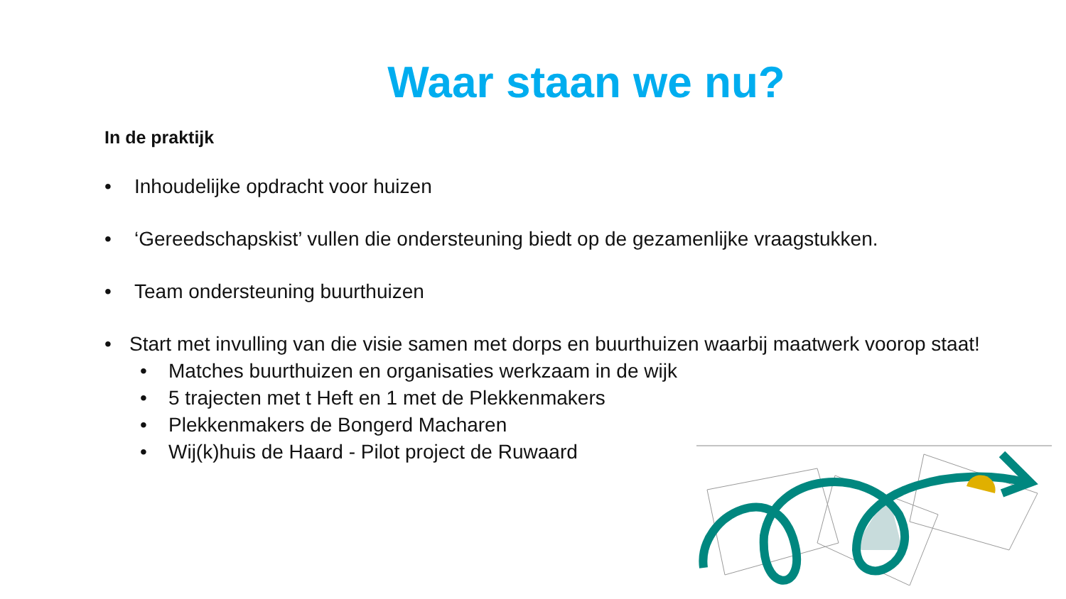Waar staan we nu?
In de praktijk
• Inhoudelijke opdracht voor huizen
• ‘Gereedschapskist’ vullen die ondersteuning biedt op de gezamenlijke vraagstukken.
• Team ondersteuning buurthuizen
• Start met invulling van die visie samen met dorps en buurthuizen waarbij maatwerk voorop staat!
• Matches buurthuizen en organisaties werkzaam in de wijk
• 5 trajecten met t Heft en 1 met de Plekkenmakers
• Plekkenmakers de Bongerd Macharen
• Wij(k)huis de Haard - Pilot project de Ruwaard